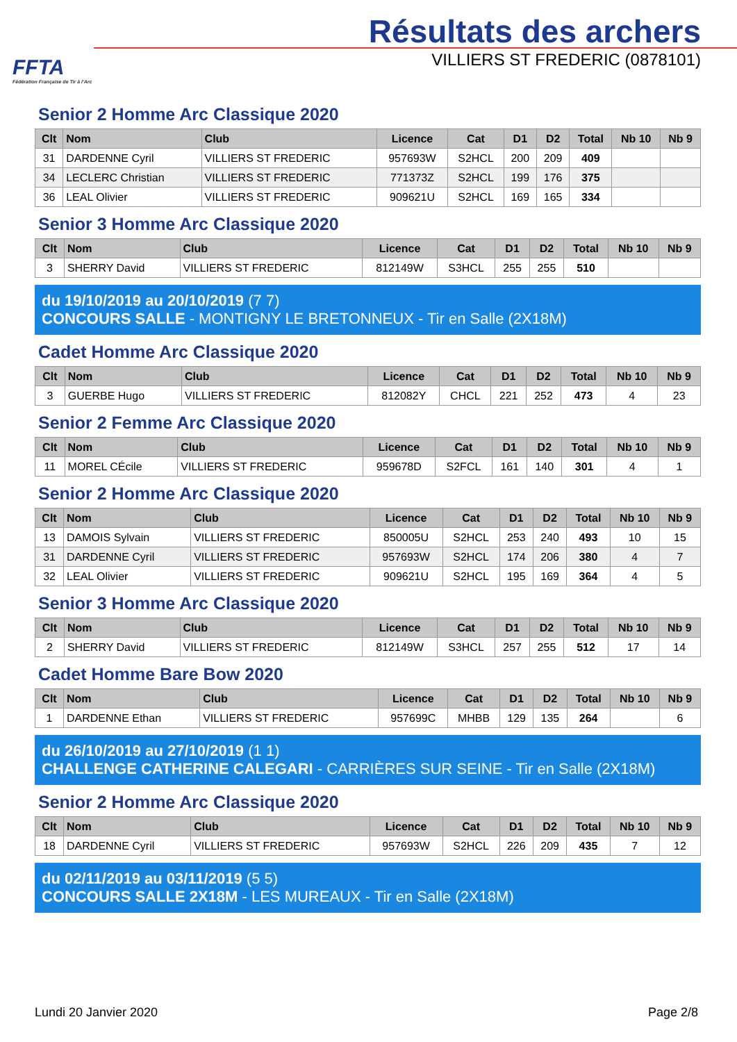FFTA
Fédération Française de Tir à l'Arc
Résultats des archers
VILLIERS ST FREDERIC (0878101)
Senior 2 Homme Arc Classique 2020
| Clt | Nom | Club | Licence | Cat | D1 | D2 | Total | Nb 10 | Nb 9 |
| --- | --- | --- | --- | --- | --- | --- | --- | --- | --- |
| 31 | DARDENNE Cyril | VILLIERS ST FREDERIC | 957693W | S2HCL | 200 | 209 | 409 | | |
| 34 | LECLERC Christian | VILLIERS ST FREDERIC | 771373Z | S2HCL | 199 | 176 | 375 | | |
| 36 | LEAL Olivier | VILLIERS ST FREDERIC | 909621U | S2HCL | 169 | 165 | 334 | | |
Senior 3 Homme Arc Classique 2020
| Clt | Nom | Club | Licence | Cat | D1 | D2 | Total | Nb 10 | Nb 9 |
| --- | --- | --- | --- | --- | --- | --- | --- | --- | --- |
| 3 | SHERRY David | VILLIERS ST FREDERIC | 812149W | S3HCL | 255 | 255 | 510 | | |
du 19/10/2019 au 20/10/2019 (7 7)
CONCOURS SALLE - MONTIGNY LE BRETONNEUX - Tir en Salle (2X18M)
Cadet Homme Arc Classique 2020
| Clt | Nom | Club | Licence | Cat | D1 | D2 | Total | Nb 10 | Nb 9 |
| --- | --- | --- | --- | --- | --- | --- | --- | --- | --- |
| 3 | GUERBE Hugo | VILLIERS ST FREDERIC | 812082Y | CHCL | 221 | 252 | 473 | 4 | 23 |
Senior 2 Femme Arc Classique 2020
| Clt | Nom | Club | Licence | Cat | D1 | D2 | Total | Nb 10 | Nb 9 |
| --- | --- | --- | --- | --- | --- | --- | --- | --- | --- |
| 11 | MOREL CÉcile | VILLIERS ST FREDERIC | 959678D | S2FCL | 161 | 140 | 301 | 4 | 1 |
Senior 2 Homme Arc Classique 2020
| Clt | Nom | Club | Licence | Cat | D1 | D2 | Total | Nb 10 | Nb 9 |
| --- | --- | --- | --- | --- | --- | --- | --- | --- | --- |
| 13 | DAMOIS Sylvain | VILLIERS ST FREDERIC | 850005U | S2HCL | 253 | 240 | 493 | 10 | 15 |
| 31 | DARDENNE Cyril | VILLIERS ST FREDERIC | 957693W | S2HCL | 174 | 206 | 380 | 4 | 7 |
| 32 | LEAL Olivier | VILLIERS ST FREDERIC | 909621U | S2HCL | 195 | 169 | 364 | 4 | 5 |
Senior 3 Homme Arc Classique 2020
| Clt | Nom | Club | Licence | Cat | D1 | D2 | Total | Nb 10 | Nb 9 |
| --- | --- | --- | --- | --- | --- | --- | --- | --- | --- |
| 2 | SHERRY David | VILLIERS ST FREDERIC | 812149W | S3HCL | 257 | 255 | 512 | 17 | 14 |
Cadet Homme Bare Bow 2020
| Clt | Nom | Club | Licence | Cat | D1 | D2 | Total | Nb 10 | Nb 9 |
| --- | --- | --- | --- | --- | --- | --- | --- | --- | --- |
| 1 | DARDENNE Ethan | VILLIERS ST FREDERIC | 957699C | MHBB | 129 | 135 | 264 | | 6 |
du 26/10/2019 au 27/10/2019 (1 1)
CHALLENGE CATHERINE CALEGARI - CARRIÈRES SUR SEINE - Tir en Salle (2X18M)
Senior 2 Homme Arc Classique 2020
| Clt | Nom | Club | Licence | Cat | D1 | D2 | Total | Nb 10 | Nb 9 |
| --- | --- | --- | --- | --- | --- | --- | --- | --- | --- |
| 18 | DARDENNE Cyril | VILLIERS ST FREDERIC | 957693W | S2HCL | 226 | 209 | 435 | 7 | 12 |
du 02/11/2019 au 03/11/2019 (5 5)
CONCOURS SALLE 2X18M - LES MUREAUX - Tir en Salle (2X18M)
Lundi 20 Janvier 2020 Page 2/8